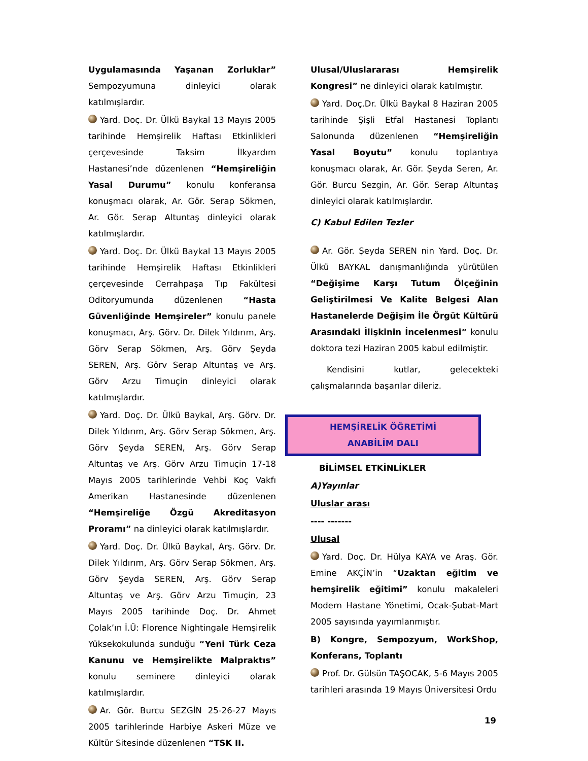Uygulamasında Yaşanan Zorluklar” Sempozyumuna dinleyici olarak katılmışlardır.
Yard. Doç. Dr. Ülkü Baykal 13 Mayıs 2005 tarihinde Hemşirelik Haftası Etkinlikleri çerçevesinde Taksim İlkyardım Hastanesi’nde düzenlenen “Hemşireliğin Yasal Durumu” konulu konferansa konuşmacı olarak, Ar. Gör. Serap Sökmen, Ar. Gör. Serap Altuntaş dinleyici olarak katılmışlardır.
Yard. Doç. Dr. Ülkü Baykal 13 Mayıs 2005 tarihinde Hemşirelik Haftası Etkinlikleri çerçevesinde Cerrahpaşa Tıp Fakültesi Oditoryumunda düzenlenen “Hasta Güvenliğinde Hemşireler” konulu panele konuşmacı, Arş. Görv. Dr. Dilek Yıldırım, Arş. Görv Serap Sökmen, Arş. Görv Şeyda SEREN, Arş. Görv Serap Altuntaş ve Arş. Görv Arzu Timuçin dinleyici olarak katılmışlardır.
Yard. Doç. Dr. Ülkü Baykal, Arş. Görv. Dr. Dilek Yıldırım, Arş. Görv Serap Sökmen, Arş. Görv Şeyda SEREN, Arş. Görv Serap Altuntaş ve Arş. Görv Arzu Timuçin 17-18 Mayıs 2005 tarihlerinde Vehbi Koç Vakfı Amerikan Hastanesinde düzenlenen “Hemşireliğe Özgü Akreditasyon Proramı” na dinleyici olarak katılmışlardır.
Yard. Doç. Dr. Ülkü Baykal, Arş. Görv. Dr. Dilek Yıldırım, Arş. Görv Serap Sökmen, Arş. Görv Şeyda SEREN, Arş. Görv Serap Altuntaş ve Arş. Görv Arzu Timuçin, 23 Mayıs 2005 tarihinde Doç. Dr. Ahmet Çolak’ın İ.Ü: Florence Nightingale Hemşirelik Yüksekokulunda sunduğu “Yeni Türk Ceza Kanunu ve Hemşirelikte Malpraktıs” konulu seminere dinleyici olarak katılmışlardır.
Ar. Gör. Burcu SEZGİN 25-26-27 Mayıs 2005 tarihlerinde Harbiye Askeri Müze ve Kültür Sitesinde düzenlenen “TSK II.
Ulusal/Uluslararası Hemşirelik Kongresi” ne dinleyici olarak katılmıştır.
Yard. Doç.Dr. Ülkü Baykal 8 Haziran 2005 tarihinde Şişli Etfal Hastanesi Toplantı Salonunda düzenlenen “Hemşireliğin Yasal Boyutu” konulu toplantıya konuşmacı olarak, Ar. Gör. Şeyda Seren, Ar. Gör. Burcu Sezgin, Ar. Gör. Serap Altuntaş dinleyici olarak katılmışlardır.
C) Kabul Edilen Tezler
Ar. Gör. Şeyda SEREN nin Yard. Doç. Dr. Ülkü BAYKAL danışmanlığında yürütülen “Değişime Karşı Tutum Ölçeğinin Geliştirilmesi Ve Kalite Belgesi Alan Hastanelerde Değişim İle Örgüt Kültürü Arasındaki İlişkinin İncelenmesi” konulu doktora tezi Haziran 2005 kabul edilmiştir.
Kendisini kutlar, gelecekteki çalışmalarında başarılar dileriz.
HEMŞİRELİK ÖĞRETİMİ
ANABİLİM DALI
BİLİMSEL ETKİNLİKLER
A)Yayınlar
Uluslar arası
---- -------
Ulusal
Yard. Doç. Dr. Hülya KAYA ve Araş. Gör. Emine AKÇİN’in “Uzaktan eğitim ve hemşirelik eğitimi” konulu makaleleri Modern Hastane Yönetimi, Ocak-Şubat-Mart 2005 sayısında yayımlanmıştır.
B) Kongre, Sempozyum, WorkShop, Konferans, Toplantı
Prof. Dr. Gülsün TAŞOCAK, 5-6 Mayıs 2005 tarihleri arasında 19 Mayıs Üniversitesi Ordu
19